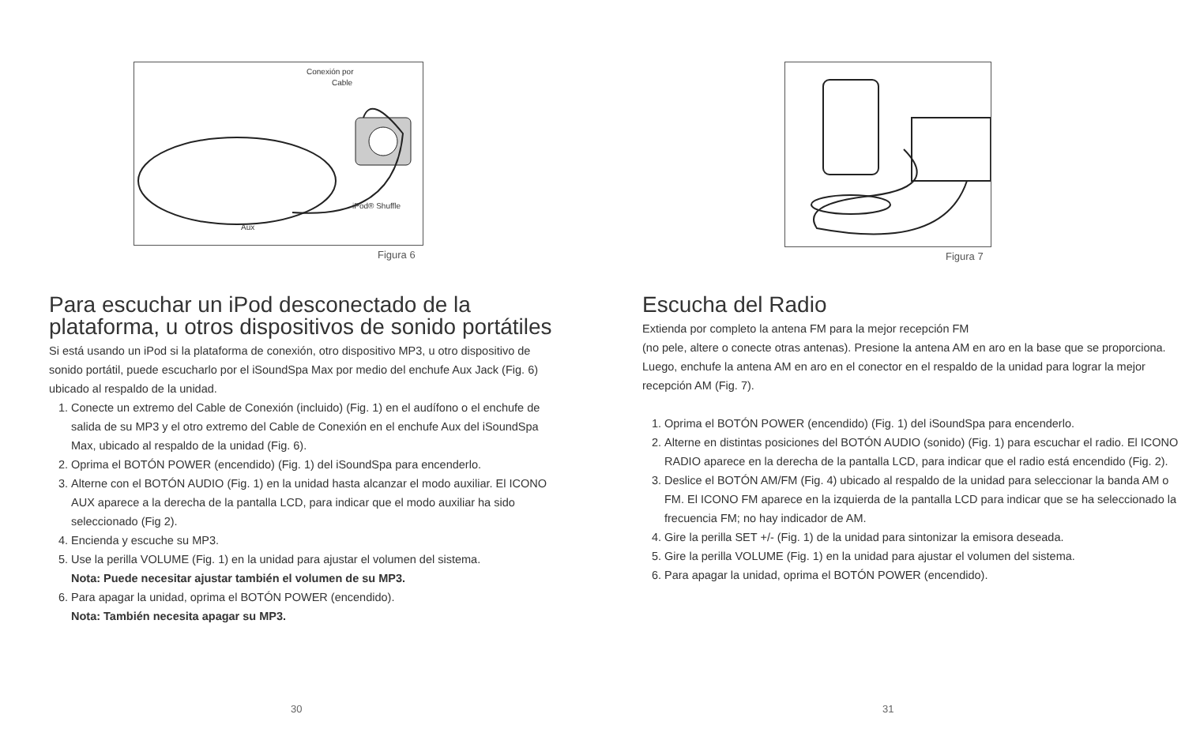Conexión por
Cable
iPod® Shuffle
Aux
Figura 6
Para escuchar un iPod desconectado de la plataforma, u otros dispositivos de sonido portátiles
Si está usando un iPod si la plataforma de conexión, otro dispositivo MP3, u otro dispositivo de sonido portátil, puede escucharlo por el iSoundSpa Max por medio del enchufe Aux Jack (Fig. 6) ubicado al respaldo de la unidad.
1. Conecte un extremo del Cable de Conexión (incluido) (Fig. 1) en el audífono o el enchufe de salida de su MP3 y el otro extremo del Cable de Conexión en el enchufe Aux del iSoundSpa Max, ubicado al respaldo de la unidad (Fig. 6).
2. Oprima el BOTÓN POWER (encendido) (Fig. 1) del iSoundSpa para encenderlo.
3. Alterne con el BOTÓN AUDIO (Fig. 1) en la unidad hasta alcanzar el modo auxiliar. El ICONO AUX aparece a la derecha de la pantalla LCD, para indicar que el modo auxiliar ha sido seleccionado (Fig 2).
4. Encienda y escuche su MP3.
5. Use la perilla VOLUME (Fig. 1) en la unidad para ajustar el volumen del sistema.
Nota: Puede necesitar ajustar también el volumen de su MP3.
6. Para apagar la unidad, oprima el BOTÓN POWER (encendido).
Nota: También necesita apagar su MP3.
30
Figura 7
Escucha del Radio
Extienda por completo la antena FM para la mejor recepción FM
(no pele, altere o conecte otras antenas). Presione la antena AM en aro en la base que se proporciona. Luego, enchufe la antena AM en aro en el conector en el respaldo de la unidad para lograr la mejor recepción AM (Fig. 7).
1. Oprima el BOTÓN POWER (encendido) (Fig. 1) del iSoundSpa para encenderlo.
2. Alterne en distintas posiciones del BOTÓN AUDIO (sonido) (Fig. 1) para escuchar el radio. El ICONO RADIO aparece en la derecha de la pantalla LCD, para indicar que el radio está encendido (Fig. 2).
3. Deslice el BOTÓN AM/FM (Fig. 4) ubicado al respaldo de la unidad para seleccionar la banda AM o FM. El ICONO FM aparece en la izquierda de la pantalla LCD para indicar que se ha seleccionado la frecuencia FM; no hay indicador de AM.
4. Gire la perilla SET +/- (Fig. 1) de la unidad para sintonizar la emisora deseada.
5. Gire la perilla VOLUME (Fig. 1) en la unidad para ajustar el volumen del sistema.
6. Para apagar la unidad, oprima el BOTÓN POWER (encendido).
31